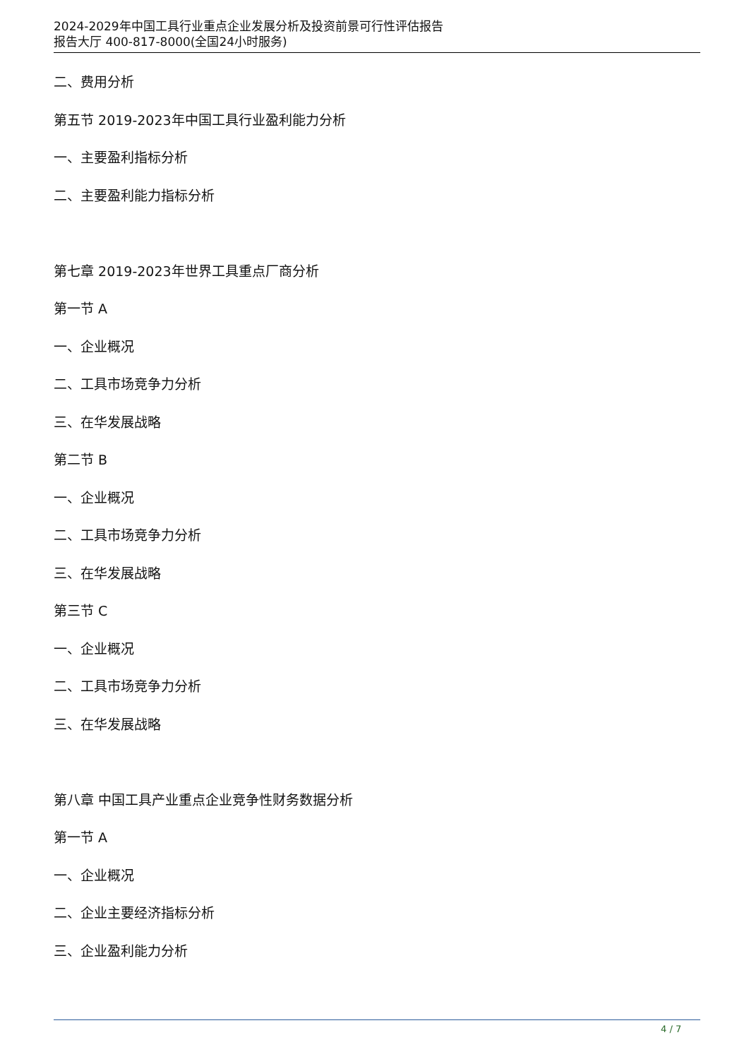2024-2029年中国工具行业重点企业发展分析及投资前景可行性评估报告
报告大厅 400-817-8000(全国24小时服务)
二、费用分析
第五节 2019-2023年中国工具行业盈利能力分析
一、主要盈利指标分析
二、主要盈利能力指标分析
第七章 2019-2023年世界工具重点厂商分析
第一节 A
一、企业概况
二、工具市场竞争力分析
三、在华发展战略
第二节 B
一、企业概况
二、工具市场竞争力分析
三、在华发展战略
第三节 C
一、企业概况
二、工具市场竞争力分析
三、在华发展战略
第八章 中国工具产业重点企业竞争性财务数据分析
第一节 A
一、企业概况
二、企业主要经济指标分析
三、企业盈利能力分析
4 / 7